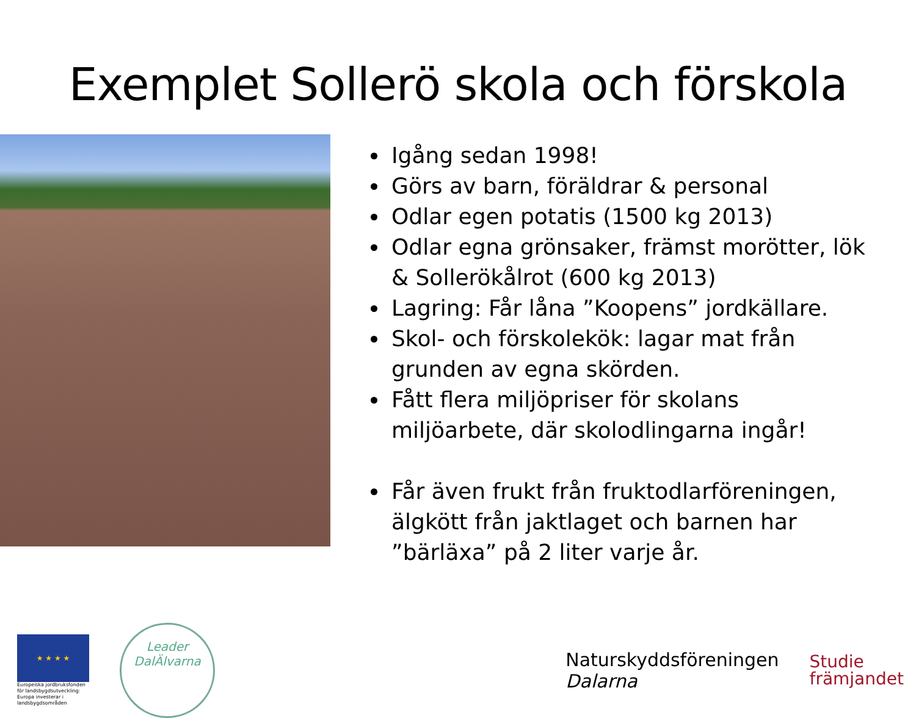Exemplet Sollerö skola och förskola
Igång sedan 1998!
Görs av barn, föräldrar & personal
Odlar egen potatis (1500 kg 2013)
Odlar egna grönsaker, främst morötter, lök & Sollerökålrot (600 kg 2013)
Lagring: Får låna ”Koopens” jordkällare.
Skol- och förskolekök: lagar mat från grunden av egna skörden.
Fått flera miljöpriser för skolans miljöarbete, där skolodlingarna ingår!
Får även frukt från fruktodlarföreningen, älgkött från jaktlaget och barnen har ”bärläxa” på 2 liter varje år.
★ ★ ★ ★
Europeiska jordbruksfonden för landsbygdsutveckling: Europa investerar i landsbygdsområden
Leader
DalÄlvarna
Naturskyddsföreningen
Dalarna
Studie
främjandet